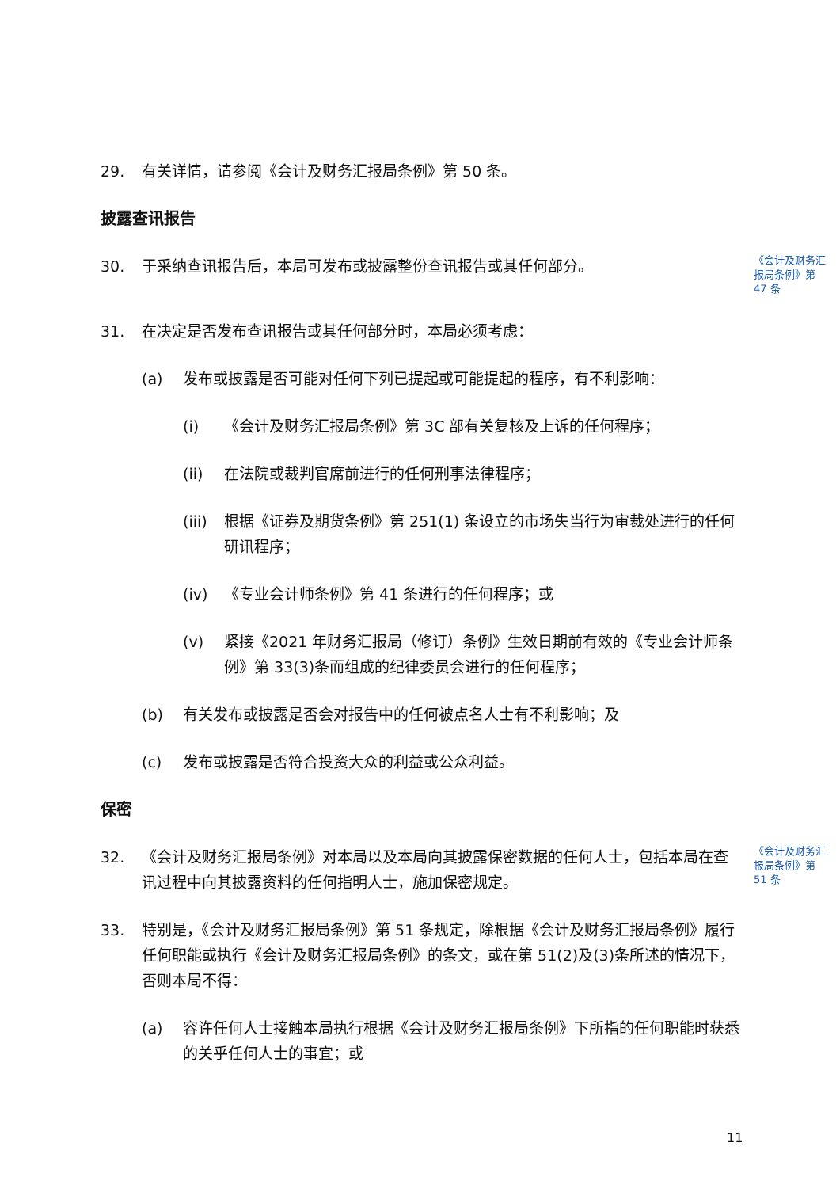29. 有关详情，请参阅《会计及财务汇报局条例》第 50 条。
披露查讯报告
30. 于采纳查讯报告后，本局可发布或披露整份查讯报告或其任何部分。
《会计及财务汇报局条例》第 47 条
31. 在决定是否发布查讯报告或其任何部分时，本局必须考虑：
(a) 发布或披露是否可能对任何下列已提起或可能提起的程序，有不利影响：
(i) 《会计及财务汇报局条例》第 3C 部有关复核及上诉的任何程序；
(ii) 在法院或裁判官席前进行的任何刑事法律程序；
(iii) 根据《证券及期货条例》第 251(1) 条设立的市场失当行为审裁处进行的任何研讯程序；
(iv) 《专业会计师条例》第 41 条进行的任何程序；或
(v) 紧接《2021 年财务汇报局（修订）条例》生效日期前有效的《专业会计师条例》第 33(3)条而组成的纪律委员会进行的任何程序；
(b) 有关发布或披露是否会对报告中的任何被点名人士有不利影响；及
(c) 发布或披露是否符合投资大众的利益或公众利益。
保密
32. 《会计及财务汇报局条例》对本局以及本局向其披露保密数据的任何人士，包括本局在查讯过程中向其披露资料的任何指明人士，施加保密规定。
《会计及财务汇报局条例》第 51 条
33. 特别是，《会计及财务汇报局条例》第 51 条规定，除根据《会计及财务汇报局条例》履行任何职能或执行《会计及财务汇报局条例》的条文，或在第 51(2)及(3)条所述的情况下，否则本局不得：
(a) 容许任何人士接触本局执行根据《会计及财务汇报局条例》下所指的任何职能时获悉的关乎任何人士的事宜；或
11